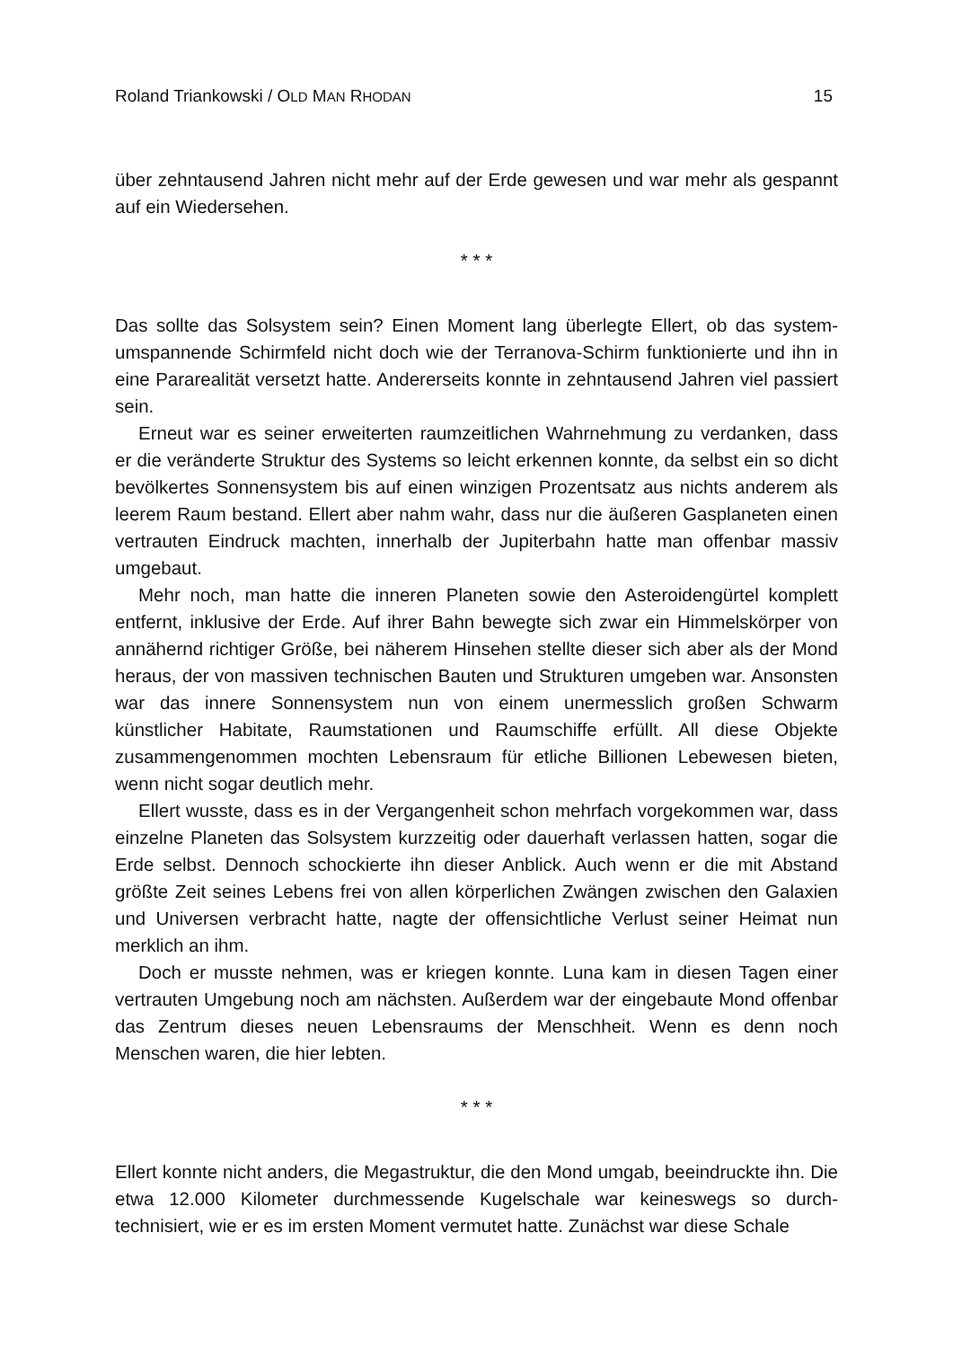Roland Triankowski / OLD MAN RHODAN 15
über zehntausend Jahren nicht mehr auf der Erde gewesen und war mehr als gespannt auf ein Wiedersehen.
* * *
Das sollte das Solsystem sein? Einen Moment lang überlegte Ellert, ob das system­umspannende Schirmfeld nicht doch wie der Terranova-Schirm funktionierte und ihn in eine Pararealität versetzt hatte. Andererseits konnte in zehntausend Jahren viel passiert sein.
Erneut war es seiner erweiterten raumzeitlichen Wahrnehmung zu verdanken, dass er die veränderte Struktur des Systems so leicht erkennen konnte, da selbst ein so dicht bevölkertes Sonnensystem bis auf einen winzigen Prozentsatz aus nichts anderem als leerem Raum bestand. Ellert aber nahm wahr, dass nur die äußeren Gasplaneten einen vertrauten Eindruck machten, innerhalb der Jupiterbahn hatte man offenbar massiv umgebaut.
Mehr noch, man hatte die inneren Planeten sowie den Asteroidengürtel komplett entfernt, inklusive der Erde. Auf ihrer Bahn bewegte sich zwar ein Himmelskörper von annähernd richtiger Größe, bei näherem Hinsehen stellte dieser sich aber als der Mond heraus, der von massiven technischen Bauten und Strukturen umgeben war. Ansonsten war das innere Sonnensystem nun von einem unermesslich großen Schwarm künstlicher Habitate, Raumstationen und Raumschiffe erfüllt. All diese Objekte zusammengenommen mochten Lebensraum für etliche Billionen Lebewesen bieten, wenn nicht sogar deutlich mehr.
Ellert wusste, dass es in der Vergangenheit schon mehrfach vorgekommen war, dass einzelne Planeten das Solsystem kurzzeitig oder dauerhaft verlassen hatten, sogar die Erde selbst. Dennoch schockierte ihn dieser Anblick. Auch wenn er die mit Abstand größte Zeit seines Lebens frei von allen körperlichen Zwängen zwischen den Galaxien und Universen verbracht hatte, nagte der offensichtliche Verlust seiner Heimat nun merklich an ihm.
Doch er musste nehmen, was er kriegen konnte. Luna kam in diesen Tagen einer vertrauten Umgebung noch am nächsten. Außerdem war der eingebaute Mond offen­bar das Zentrum dieses neuen Lebensraums der Menschheit. Wenn es denn noch Menschen waren, die hier lebten.
* * *
Ellert konnte nicht anders, die Megastruktur, die den Mond umgab, beeindruckte ihn. Die etwa 12.000 Kilometer durchmessende Kugelschale war keineswegs so durch­technisiert, wie er es im ersten Moment vermutet hatte. Zunächst war diese Schale